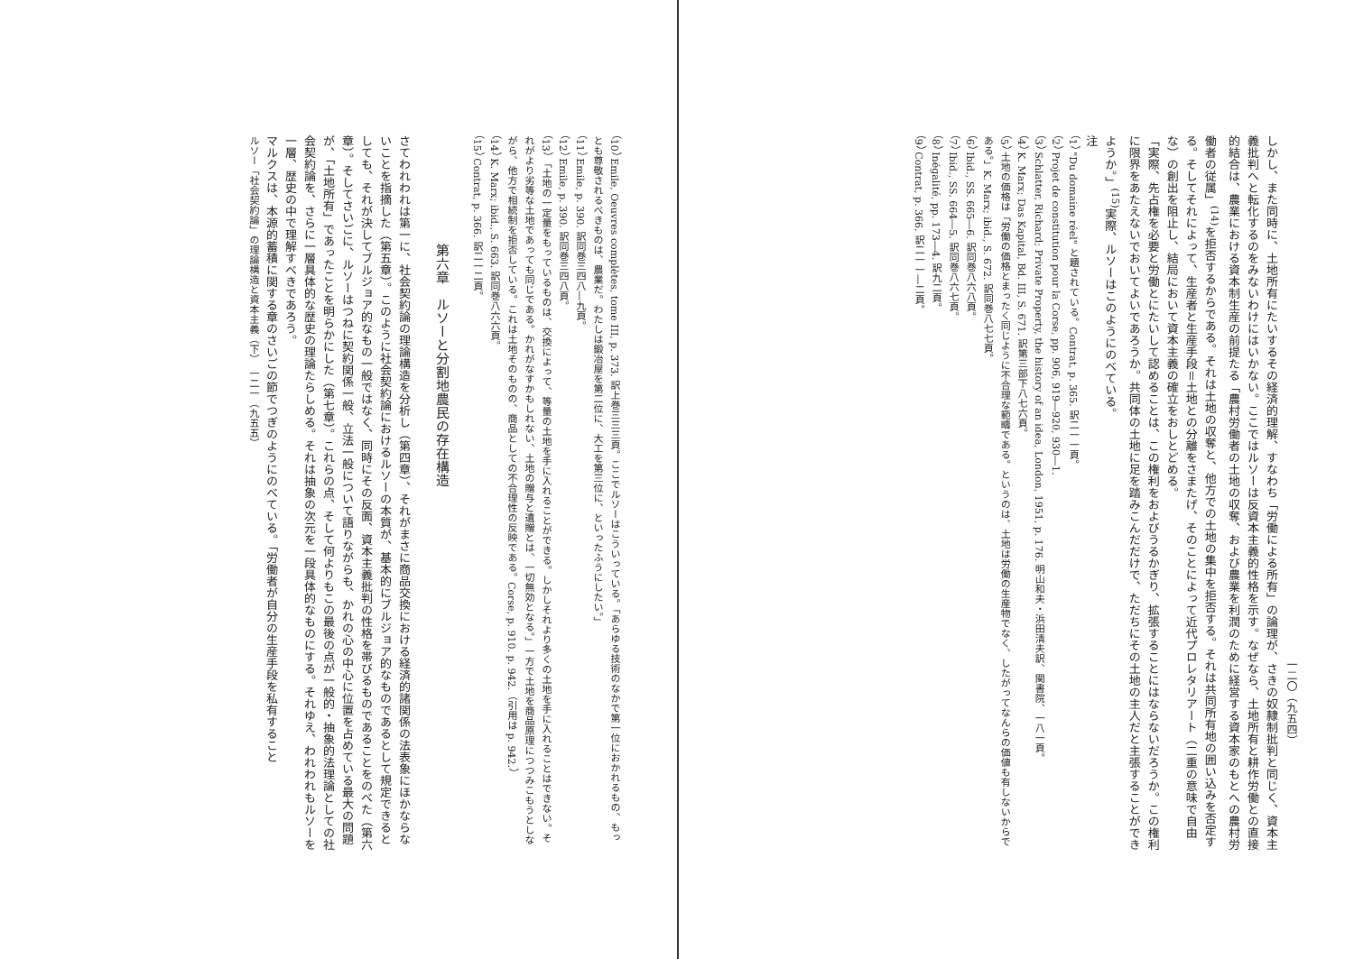一二〇（九五四）
しかし、また同時に、土地所有にたいするその経済的理解、すなわち「労働による所有」の論理が、さきの奴隷制批判と同じく、資本主義批判へと転化するのをみないわけにはいかない。ここではルソーは反資本主義的性格を示す。なぜなら、土地所有と耕作労働との直接的結合は、農業における資本制生産の前提たる「農村労働者の土地の収奪、および農業を利潤のために経営する資本家のもとへの農村労働者の従属」<sup>(14)</sup>を拒否するからである。それは土地の収奪と、他方での土地の集中を拒否する。それは共同所有地の囲い込みを否定する。そしてそれによって、生産者と生産手段＝土地との分離をさまたげ、そのことによって近代プロレタリアート（二重の意味で自由な）の創出を阻止し、結局において資本主義の確立をおしとどめる。
「実際、先占権を必要と労働とにたいして認めることは、この権利をおよびうるかぎり、拡張することにはならないだろうか。この権利に限界をあたえないでおいてよいであろうか。共同体の土地に足を踏みこんだだけで、ただちにその土地の主人だと主張することができようか。」<sup>(15)</sup>実際、ルソーはこのようにのべている。
注
（1） "Du domaine réel" と題されている。Contrat, p. 365. 訳二一一頁。
（2） Projet de constitution pour la Corse, pp. 906, 919―920, 930―1.
（3） Schlatter, Richard; Private Property, the history of an idea, London, 1951, p. 176. 明山和夫・浜田清夫訳、関書院、一八一頁。
（4） K. Marx; Das Kapital, Bd. III, S. 671. 訳第三部下八七六頁。
（5） 土地の価格は「労働の価格とまったく同じように不合理な範疇である。というのは、土地は労働の生産物でなく、したがってなんらの価値も有しないからである。」K. Marx; ibid., S. 672. 訳同巻八七七頁。
（6） Ibid., SS. 665―6. 訳同巻八六八頁。
（7） Ibid., SS. 664―5. 訳同巻八六七頁。
（8） Inégalité, pp. 173―4. 訳九二頁。
（9） Contrat, p. 366. 訳二一一―二頁。
（10） Emile, Oeuvres complètes, tome III, p. 373. 訳上巻三三三頁。ここでルソーはこういっている。「あらゆる技術のなかで第一位におかれるもの、もっとも尊敬されるべきものは、農業だ。わたしは鍛冶屋を第二位に、大工を第三位に、といったふうにしたい。」
（11） Emile, p. 390. 訳同巻三四八―九頁。
（12） Emile, p. 390. 訳同巻三四八頁。
（13） 「土地の一定量をもっているものは、交換によって、等量の土地を手に入れることができる。しかしそれより多くの土地を手に入れることはできない。それがより劣等な土地であっても同じである。かれがなすかもしれない、土地の贈与と遺贈とは、一切無効となる。」一方で土地を商品原理につつみこもうとしながら、他方で相続制を拒否している。これは土地そのものの、商品としての不合理性の反映である。Corse, p. 910. p. 942.（引用は p. 942.）
（14） K. Marx; ibid., S. 663. 訳同巻八六六頁。
（15） Contrat, p. 366. 訳二一二頁。
第六章　ルソーと分割地農民の存在構造
さてわれわれは第一に、社会契約論の理論構造を分析し（第四章）、それがまさに商品交換における経済的諸関係の法表象にほかならないことを指摘した（第五章）。このように社会契約論におけるルソーの本質が、基本的にブルジョア的なものであるとして規定できるとしても、それが決してブルジョア的なもの一般ではなく、同時にその反面、資本主義批判の性格を帯びるものであることをのべた（第六章）。そしてさいごに、ルソーはつねに契約関係一般、立法一般について語りながらも、かれの心の中心に位置を占めている最大の問題が、「土地所有」であったことを明らかにした（第七章）。これらの点、そして何よりもこの最後の点が一般的・抽象的法理論としての社会契約論を、さらに一層具体的な歴史の理論たらしめる。それは抽象の次元を一段具体的なものにする。それゆえ、われわれもルソーを一層、歴史の中で理解すべきであろう。
マルクスは、本源的蓄積に関する章のさいごの節でつぎのようにのべている。「労働者が自分の生産手段を私有すること
ルソー「社会契約論」の理論構造と資本主義（下）　一二一（九五五）